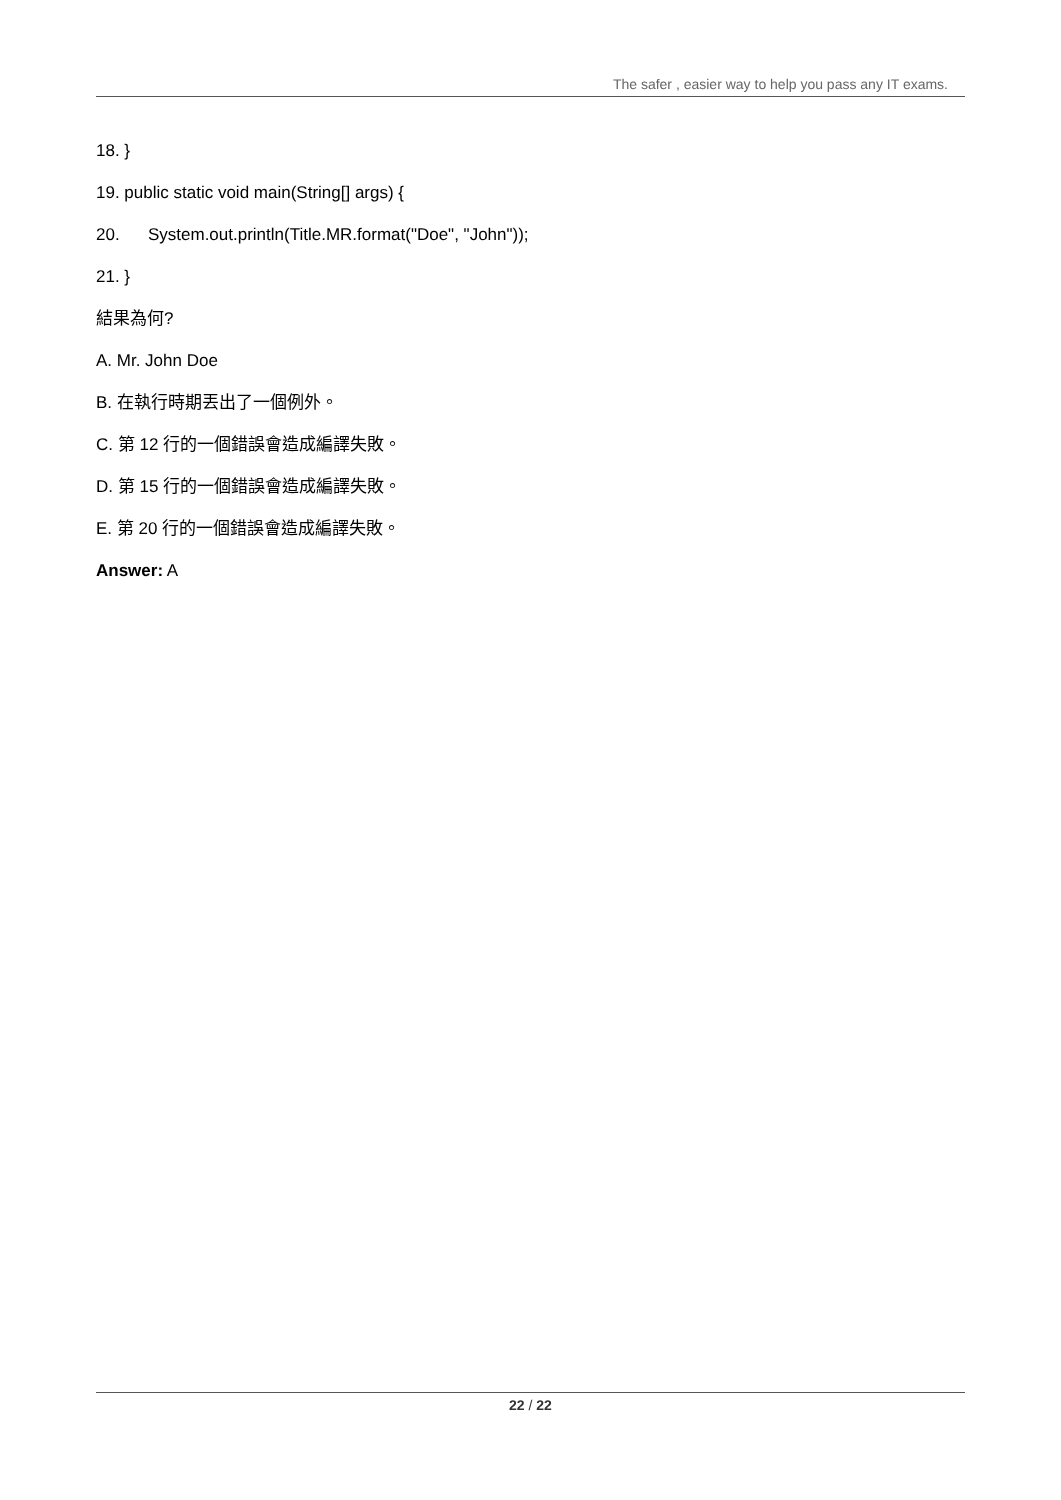The safer , easier way to help you pass any IT exams.
18. }
19. public static void main(String[] args) {
20. System.out.println(Title.MR.format("Doe", "John"));
21. }
結果為何?
A. Mr. John Doe
B. 在執行時期丟出了一個例外。
C. 第 12 行的一個錯誤會造成編譯失敗。
D. 第 15 行的一個錯誤會造成編譯失敗。
E. 第 20 行的一個錯誤會造成編譯失敗。
Answer: A
22 / 22